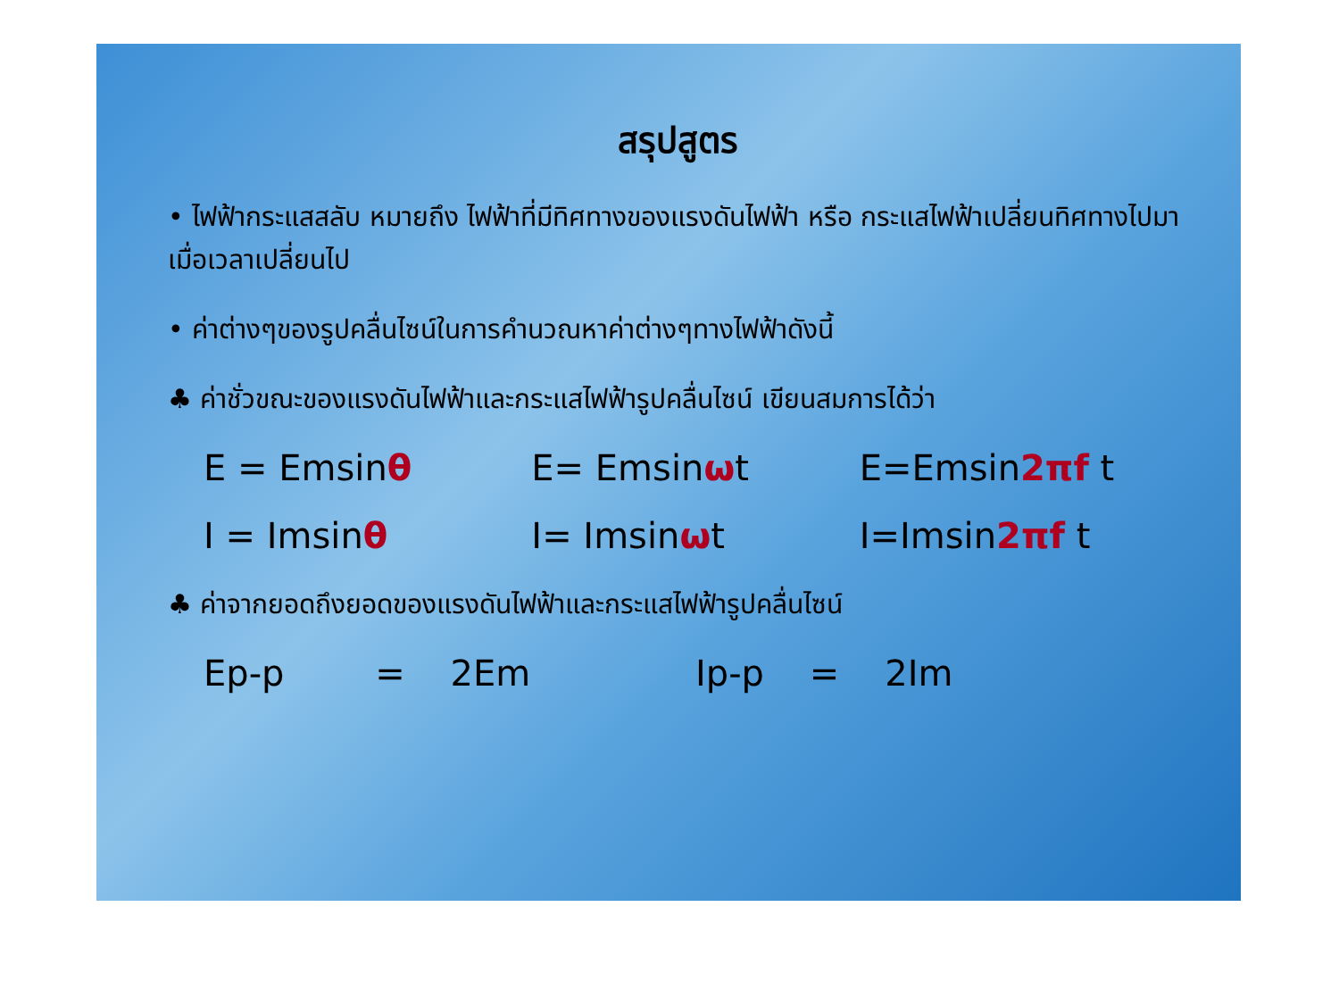สรุปสูตร
• ไฟฟ้ากระแสสลับ หมายถึง ไฟฟ้าที่มีทิศทางของแรงดันไฟฟ้า หรือ กระแสไฟฟ้าเปลี่ยนทิศทางไปมาเมื่อเวลาเปลี่ยนไป
• ค่าต่างๆของรูปคลื่นไซน์ในการคำนวณหาค่าต่างๆทางไฟฟ้าดังนี้
♣ ค่าชั่วขณะของแรงดันไฟฟ้าและกระแสไฟฟ้ารูปคลื่นไซน์ เขียนสมการได้ว่า
E = Emsinθ E= Emsinωt E=Emsin2πf t
I = Imsinθ I= Imsinωt I=Imsin2πf t
♣ ค่าจากยอดถึงยอดของแรงดันไฟฟ้าและกระแสไฟฟ้ารูปคลื่นไซน์
Ep-p = 2Em Ip-p = 2Im